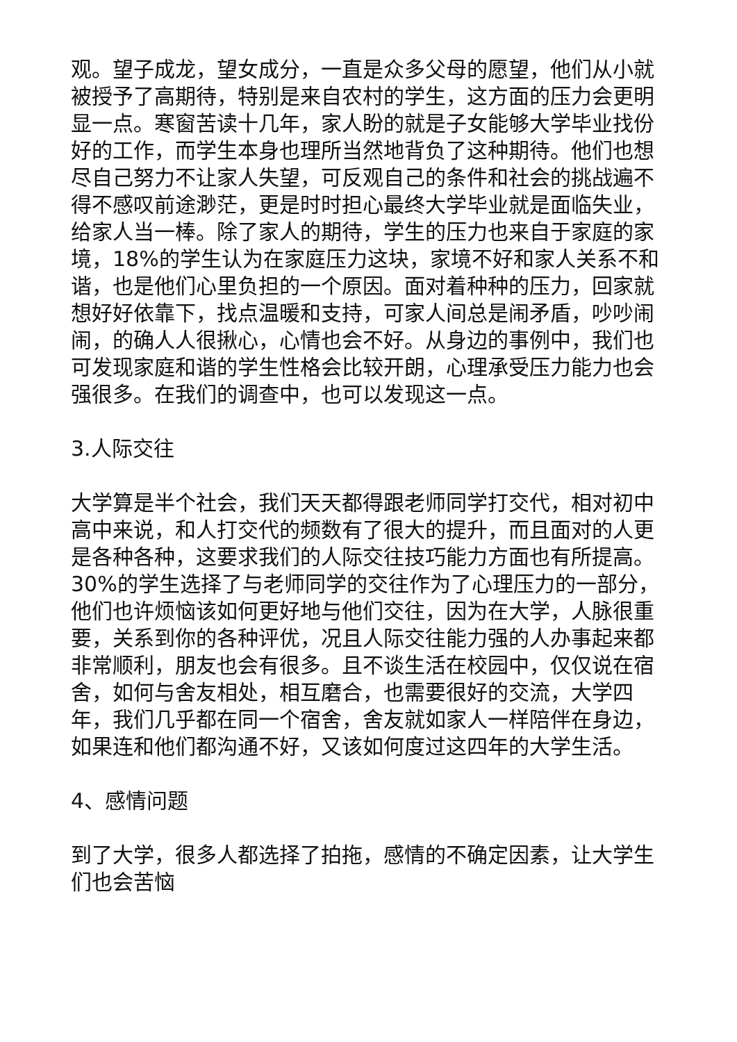观。望子成龙，望女成分，一直是众多父母的愿望，他们从小就被授予了高期待，特别是来自农村的学生，这方面的压力会更明显一点。寒窗苦读十几年，家人盼的就是子女能够大学毕业找份好的工作，而学生本身也理所当然地背负了这种期待。他们也想尽自己努力不让家人失望，可反观自己的条件和社会的挑战遍不得不感叹前途渺茫，更是时时担心最终大学毕业就是面临失业，给家人当一棒。除了家人的期待，学生的压力也来自于家庭的家境，18%的学生认为在家庭压力这块，家境不好和家人关系不和谐，也是他们心里负担的一个原因。面对着种种的压力，回家就想好好依靠下，找点温暖和支持，可家人间总是闹矛盾，吵吵闹闹，的确人人很揪心，心情也会不好。从身边的事例中，我们也可发现家庭和谐的学生性格会比较开朗，心理承受压力能力也会强很多。在我们的调查中，也可以发现这一点。
3.人际交往
大学算是半个社会，我们天天都得跟老师同学打交代，相对初中高中来说，和人打交代的频数有了很大的提升，而且面对的人更是各种各种，这要求我们的人际交往技巧能力方面也有所提高。30%的学生选择了与老师同学的交往作为了心理压力的一部分，他们也许烦恼该如何更好地与他们交往，因为在大学，人脉很重要，关系到你的各种评优，况且人际交往能力强的人办事起来都非常顺利，朋友也会有很多。且不谈生活在校园中，仅仅说在宿舍，如何与舍友相处，相互磨合，也需要很好的交流，大学四年，我们几乎都在同一个宿舍，舍友就如家人一样陪伴在身边，如果连和他们都沟通不好，又该如何度过这四年的大学生活。
4、感情问题
到了大学，很多人都选择了拍拖，感情的不确定因素，让大学生们也会苦恼